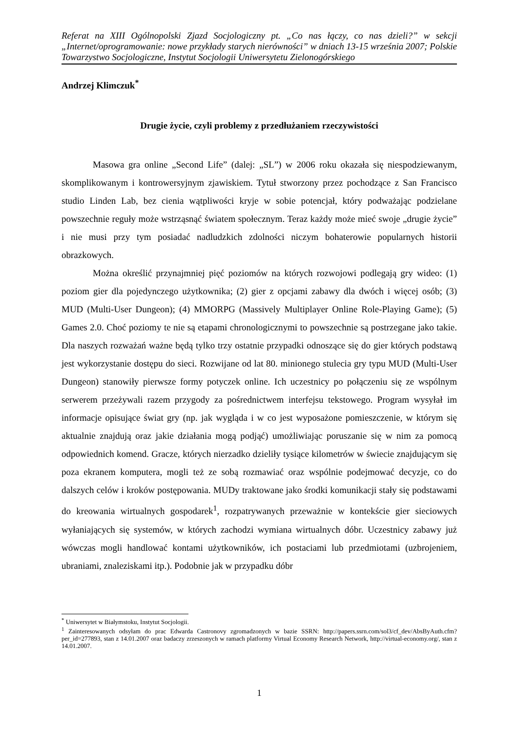Referat na XIII Ogólnopolski Zjazd Socjologiczny pt. „Co nas łączy, co nas dzieli?” w sekcji „Internet/oprogramowanie: nowe przykłady starych nierówności” w dniach 13-15 września 2007; Polskie Towarzystwo Socjologiczne, Instytut Socjologii Uniwersytetu Zielonogórskiego
Andrzej Klimczuk<sup>*</sup>
Drugie życie, czyli problemy z przedłużaniem rzeczywistości
Masowa gra online „Second Life” (dalej: „SL”) w 2006 roku okazała się niespodziewanym, skomplikowanym i kontrowersyjnym zjawiskiem. Tytuł stworzony przez pochodzące z San Francisco studio Linden Lab, bez cienia wątpliwości kryje w sobie potencjał, który podważając podzielane powszechnie reguły może wstrząsnąć światem społecznym. Teraz każdy może mieć swoje „drugie życie” i nie musi przy tym posiadać nadludzkich zdolności niczym bohaterowie popularnych historii obrazkowych.
Można określić przynajmniej pięć poziomów na których rozwojowi podlegają gry wideo: (1) poziom gier dla pojedynczego użytkownika; (2) gier z opcjami zabawy dla dwóch i więcej osób; (3) MUD (Multi-User Dungeon); (4) MMORPG (Massively Multiplayer Online Role-Playing Game); (5) Games 2.0. Choć poziomy te nie są etapami chronologicznymi to powszechnie są postrzegane jako takie. Dla naszych rozważań ważne będą tylko trzy ostatnie przypadki odnoszące się do gier których podstawą jest wykorzystanie dostępu do sieci. Rozwijane od lat 80. minionego stulecia gry typu MUD (Multi-User Dungeon) stanowiły pierwsze formy potyczek online. Ich uczestnicy po połączeniu się ze wspólnym serwerem przeżywali razem przygody za pośrednictwem interfejsu tekstowego. Program wysyłał im informacje opisujące świat gry (np. jak wygląda i w co jest wyposażone pomieszczenie, w którym się aktualnie znajdują oraz jakie działania mogą podjąć) umożliwiając poruszanie się w nim za pomocą odpowiednich komend. Gracze, których nierzadko dzieliły tysiące kilometrów w świecie znajdującym się poza ekranem komputera, mogli też ze sobą rozmawiać oraz wspólnie podejmować decyzje, co do dalszych celów i kroków postępowania. MUDy traktowane jako środki komunikacji stały się podstawami do kreowania wirtualnych gospodarek<sup>1</sup>, rozpatrywanych przeważnie w kontekście gier sieciowych wyłaniających się systemów, w których zachodzi wymiana wirtualnych dóbr. Uczestnicy zabawy już wówczas mogli handlować kontami użytkowników, ich postaciami lub przedmiotami (uzbrojeniem, ubraniami, znaleziskami itp.). Podobnie jak w przypadku dóbr
<sup>*</sup> Uniwersytet w Białymstoku, Instytut Socjologii.
<sup>1</sup> Zainteresowanych odsyłam do prac Edwarda Castronovy zgromadzonych w bazie SSRN: http://papers.ssrn.com/sol3/cf_dev/AbsByAuth.cfm?per_id=277893, stan z 14.01.2007 oraz badaczy zrzeszonych w ramach platformy Virtual Economy Research Network, http://virtual-economy.org/, stan z 14.01.2007.
1